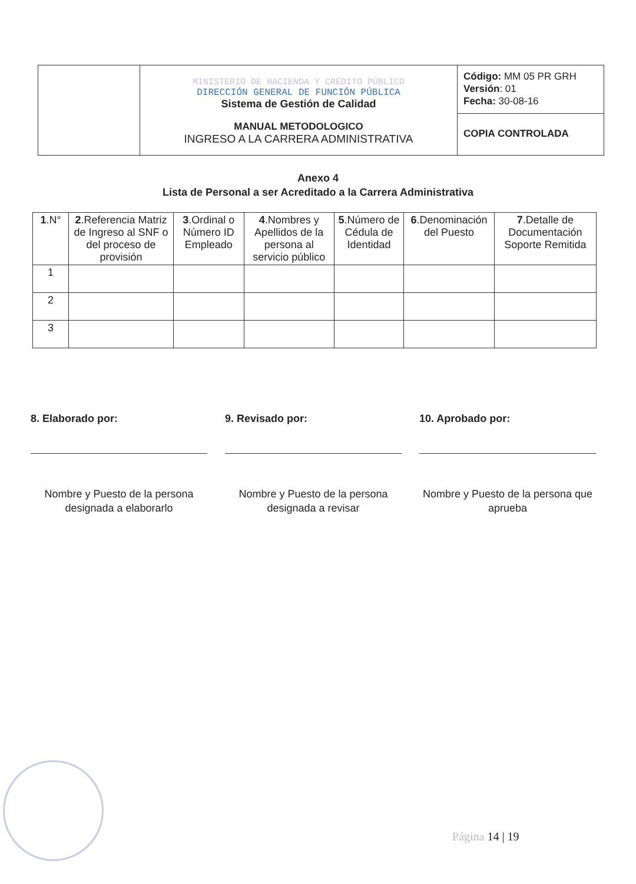| | MINISTERIO DE HACIENDA Y CRÉDITO PÚBLICO DIRECCIÓN GENERAL DE FUNCIÓN PÚBLICA Sistema de Gestión de Calidad MANUAL METODOLOGICO INGRESO A LA CARRERA ADMINISTRATIVA | Código: MM 05 PR GRH Versión : 01 Fecha: 30-08-16 |
| | | COPIA CONTROLADA |
Anexo 4
Lista de Personal a ser Acreditado a la Carrera Administrativa
| 1 .N° | 2 .Referencia Matriz de Ingreso al SNF o del proceso de provisión | 3 .Ordinal o Número ID Empleado | 4 .Nombres y Apellidos de la persona al servicio público | 5 .Número de Cédula de Identidad | 6 .Denominación del Puesto | 7 .Detalle de Documentación Soporte Remitida |
| --- | --- | --- | --- | --- | --- | --- |
| 1 | | | | | | |
| 2 | | | | | | |
| 3 | | | | | | |
8. Elaborado por:
Nombre y Puesto de la persona designada a elaborarlo
9. Revisado por:
Nombre y Puesto de la persona designada a revisar
10. Aprobado por:
Nombre y Puesto de la persona que aprueba
Página 14 | 19